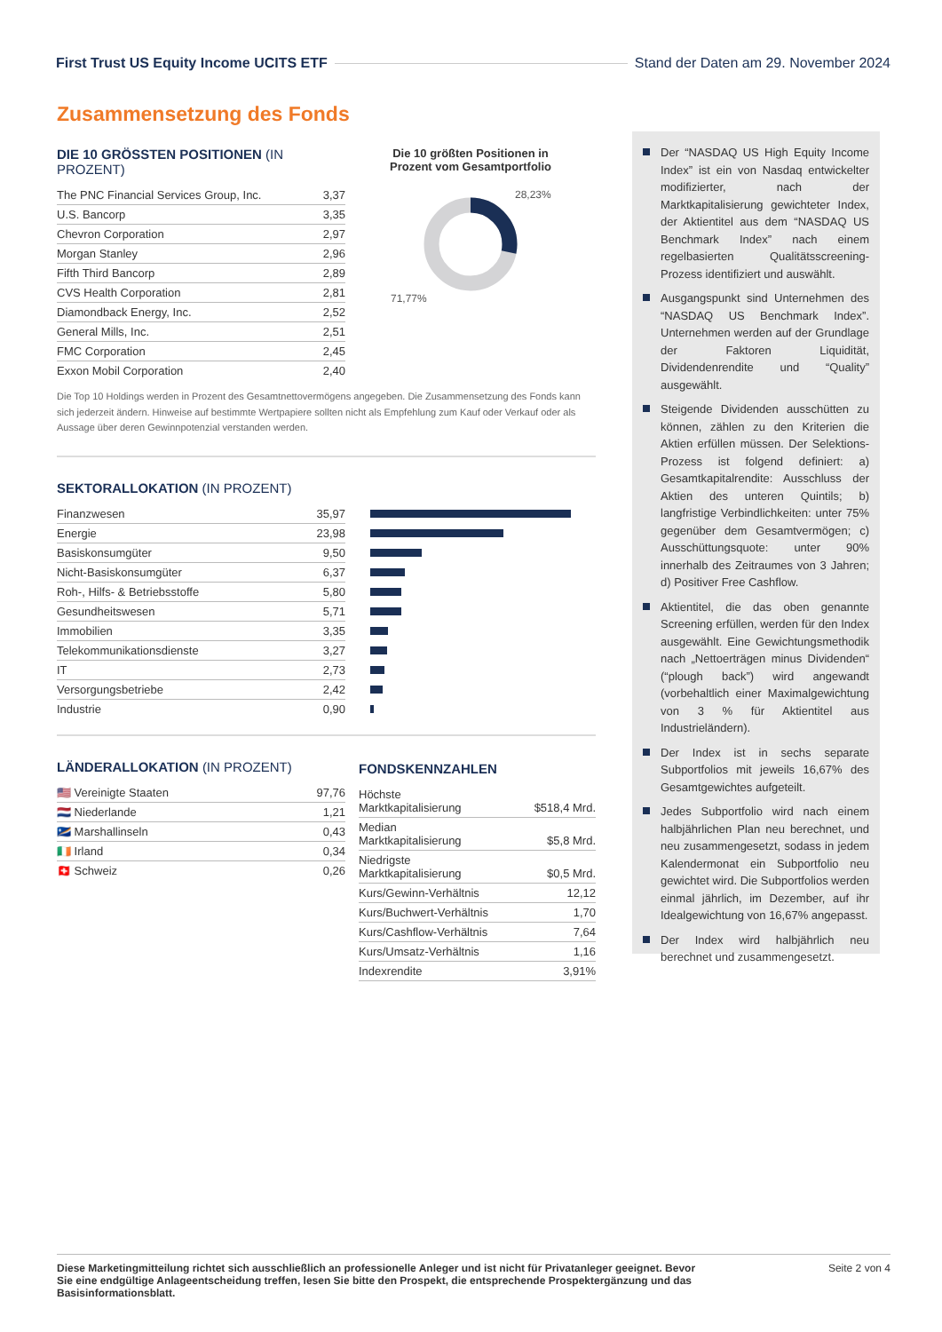First Trust US Equity Income UCITS ETF
Stand der Daten am 29. November 2024
Zusammensetzung des Fonds
DIE 10 GRÖSSTEN POSITIONEN (IN PROZENT)
| The PNC Financial Services Group, Inc. | 3,37 |
| U.S. Bancorp | 3,35 |
| Chevron Corporation | 2,97 |
| Morgan Stanley | 2,96 |
| Fifth Third Bancorp | 2,89 |
| CVS Health Corporation | 2,81 |
| Diamondback Energy, Inc. | 2,52 |
| General Mills, Inc. | 2,51 |
| FMC Corporation | 2,45 |
| Exxon Mobil Corporation | 2,40 |
Die 10 größten Positionen in
Prozent vom Gesamtportfolio
28,23%
71,77%
Die Top 10 Holdings werden in Prozent des Gesamtnettovermögens angegeben. Die Zusammensetzung des Fonds kann sich jederzeit ändern. Hinweise auf bestimmte Wertpapiere sollten nicht als Empfehlung zum Kauf oder Verkauf oder als Aussage über deren Gewinnpotenzial verstanden werden.
SEKTORALLOKATION (IN PROZENT)
| Finanzwesen | 35,97 | |
| Energie | 23,98 | |
| Basiskonsumgüter | 9,50 | |
| Nicht-Basiskonsumgüter | 6,37 | |
| Roh-, Hilfs- & Betriebsstoffe | 5,80 | |
| Gesundheitswesen | 5,71 | |
| Immobilien | 3,35 | |
| Telekommunikationsdienste | 3,27 | |
| IT | 2,73 | |
| Versorgungsbetriebe | 2,42 | |
| Industrie | 0,90 | |
LÄNDERALLOKATION (IN PROZENT)
| 🇺🇸 Vereinigte Staaten | 97,76 |
| 🇳🇱 Niederlande | 1,21 |
| 🇲🇭 Marshallinseln | 0,43 |
| 🇮🇪 Irland | 0,34 |
| 🇨🇭 Schweiz | 0,26 |
FONDSKENNZAHLEN
| Höchste Marktkapitalisierung | $518,4 Mrd. |
| Median Marktkapitalisierung | $5,8 Mrd. |
| Niedrigste Marktkapitalisierung | $0,5 Mrd. |
| Kurs/Gewinn-Verhältnis | 12,12 |
| Kurs/Buchwert-Verhältnis | 1,70 |
| Kurs/Cashflow-Verhältnis | 7,64 |
| Kurs/Umsatz-Verhältnis | 1,16 |
| Indexrendite | 3,91% |
Der “NASDAQ US High Equity Income Index” ist ein von Nasdaq entwickelter modifizierter, nach der Marktkapitalisierung gewichteter Index, der Aktientitel aus dem “NASDAQ US Benchmark Index” nach einem regelbasierten Qualitätsscreening-Prozess identifiziert und auswählt.
Ausgangspunkt sind Unternehmen des “NASDAQ US Benchmark Index”. Unternehmen werden auf der Grundlage der Faktoren Liquidität, Dividendenrendite und “Quality” ausgewählt.
Steigende Dividenden ausschütten zu können, zählen zu den Kriterien die Aktien erfüllen müssen. Der Selektions-Prozess ist folgend definiert: a) Gesamtkapitalrendite: Ausschluss der Aktien des unteren Quintils; b) langfristige Verbindlichkeiten: unter 75% gegenüber dem Gesamtvermögen; c) Ausschüttungsquote: unter 90% innerhalb des Zeitraumes von 3 Jahren; d) Positiver Free Cashflow.
Aktientitel, die das oben genannte Screening erfüllen, werden für den Index ausgewählt. Eine Gewichtungsmethodik nach „Nettoerträgen minus Dividenden“ (“plough back”) wird angewandt (vorbehaltlich einer Maximalgewichtung von 3 % für Aktientitel aus Industrieländern).
Der Index ist in sechs separate Subportfolios mit jeweils 16,67% des Gesamtgewichtes aufgeteilt.
Jedes Subportfolio wird nach einem halbjährlichen Plan neu berechnet, und neu zusammengesetzt, sodass in jedem Kalendermonat ein Subportfolio neu gewichtet wird. Die Subportfolios werden einmal jährlich, im Dezember, auf ihr Idealgewichtung von 16,67% angepasst.
Der Index wird halbjährlich neu berechnet und zusammengesetzt.
Diese Marketingmitteilung richtet sich ausschließlich an professionelle Anleger und ist nicht für Privatanleger geeignet. Bevor Sie eine endgültige Anlageentscheidung treffen, lesen Sie bitte den Prospekt, die entsprechende Prospektergänzung und das Basisinformationsblatt. Seite 2 von 4